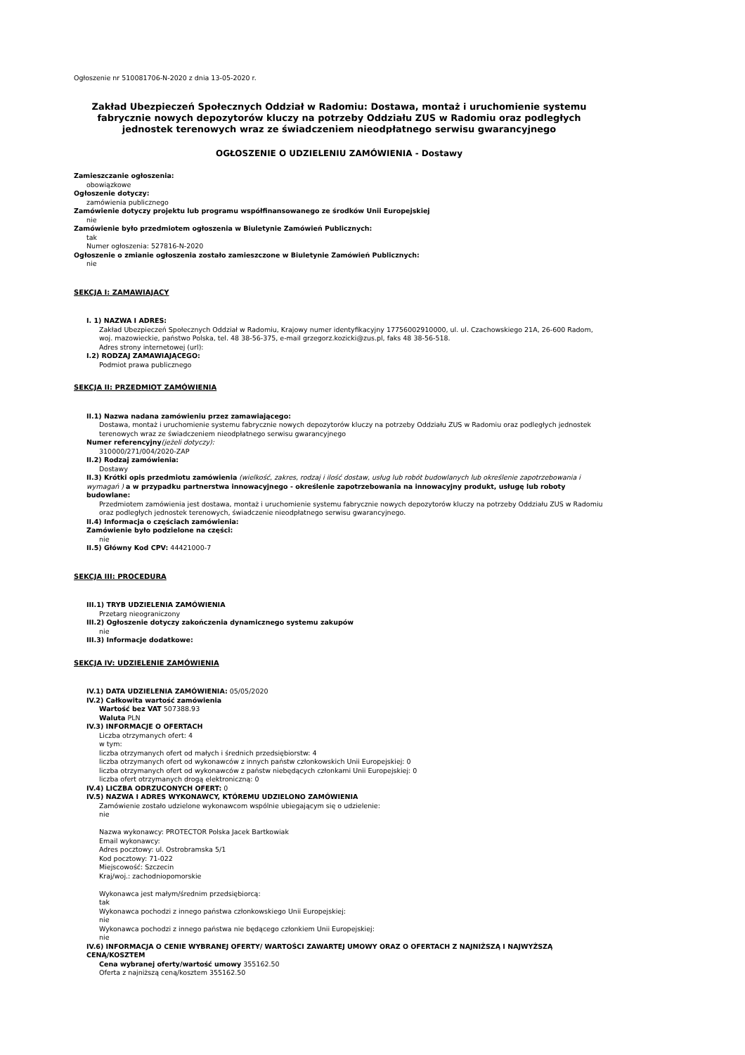Ogłoszenie nr 510081706-N-2020 z dnia 13-05-2020 r.
Zakład Ubezpieczeń Społecznych Oddział w Radomiu: Dostawa, montaż i uruchomienie systemu fabrycznie nowych depozytorów kluczy na potrzeby Oddziału ZUS w Radomiu oraz podległych jednostek terenowych wraz ze świadczeniem nieodpłatnego serwisu gwarancyjnego
OGŁOSZENIE O UDZIELENIU ZAMÓWIENIA - Dostawy
Zamieszczanie ogłoszenia:
obowiązkowe
Ogłoszenie dotyczy:
zamówienia publicznego
Zamówienie dotyczy projektu lub programu współfinansowanego ze środków Unii Europejskiej
nie
Zamówienie było przedmiotem ogłoszenia w Biuletynie Zamówień Publicznych:
tak
Numer ogłoszenia: 527816-N-2020
Ogłoszenie o zmianie ogłoszenia zostało zamieszczone w Biuletynie Zamówień Publicznych:
nie
SEKCJA I: ZAMAWIAJĄCY
I. 1) NAZWA I ADRES:
Zakład Ubezpieczeń Społecznych Oddział w Radomiu, Krajowy numer identyfikacyjny 17756002910000, ul. ul. Czachowskiego 21A, 26-600 Radom, woj. mazowieckie, państwo Polska, tel. 48 38-56-375, e-mail grzegorz.kozicki@zus.pl, faks 48 38-56-518.
Adres strony internetowej (url):
I.2) RODZAJ ZAMAWIAJĄCEGO:
Podmiot prawa publicznego
SEKCJA II: PRZEDMIOT ZAMÓWIENIA
II.1) Nazwa nadana zamówieniu przez zamawiającego:
Dostawa, montaż i uruchomienie systemu fabrycznie nowych depozytorów kluczy na potrzeby Oddziału ZUS w Radomiu oraz podległych jednostek terenowych wraz ze świadczeniem nieodpłatnego serwisu gwarancyjnego
Numer referencyjny(jeżeli dotyczy):
310000/271/004/2020-ZAP
II.2) Rodzaj zamówienia:
Dostawy
II.3) Krótki opis przedmiotu zamówienia (wielkość, zakres, rodzaj i ilość dostaw, usług lub robót budowlanych lub określenie zapotrzebowania i wymagań ) a w przypadku partnerstwa innowacyjnego - określenie zapotrzebowania na innowacyjny produkt, usługę lub roboty budowlane:
Przedmiotem zamówienia jest dostawa, montaż i uruchomienie systemu fabrycznie nowych depozytorów kluczy na potrzeby Oddziału ZUS w Radomiu oraz podległych jednostek terenowych, świadczenie nieodpłatnego serwisu gwarancyjnego.
II.4) Informacja o częściach zamówienia:
Zamówienie było podzielone na części:
nie
II.5) Główny Kod CPV: 44421000-7
SEKCJA III: PROCEDURA
III.1) TRYB UDZIELENIA ZAMÓWIENIA
Przetarg nieograniczony
III.2) Ogłoszenie dotyczy zakończenia dynamicznego systemu zakupów
nie
III.3) Informacje dodatkowe:
SEKCJA IV: UDZIELENIE ZAMÓWIENIA
IV.1) DATA UDZIELENIA ZAMÓWIENIA: 05/05/2020
IV.2) Całkowita wartość zamówienia
Wartość bez VAT 507388.93
Waluta PLN
IV.3) INFORMACJE O OFERTACH
Liczba otrzymanych ofert: 4
w tym:
liczba otrzymanych ofert od małych i średnich przedsiębiorstw: 4
liczba otrzymanych ofert od wykonawców z innych państw członkowskich Unii Europejskiej: 0
liczba otrzymanych ofert od wykonawców z państw niebędących członkami Unii Europejskiej: 0
liczba ofert otrzymanych drogą elektroniczną: 0
IV.4) LICZBA ODRZUCONYCH OFERT: 0
IV.5) NAZWA I ADRES WYKONAWCY, KTÓREMU UDZIELONO ZAMÓWIENIA
Zamówienie zostało udzielone wykonawcom wspólnie ubiegającym się o udzielenie:
nie
Nazwa wykonawcy: PROTECTOR Polska Jacek Bartkowiak
Email wykonawcy:
Adres pocztowy: ul. Ostrobramska 5/1
Kod pocztowy: 71-022
Miejscowość: Szczecin
Kraj/woj.: zachodniopomorskie
Wykonawca jest małym/średnim przedsiębiorcą:
tak
Wykonawca pochodzi z innego państwa członkowskiego Unii Europejskiej:
nie
Wykonawca pochodzi z innego państwa nie będącego członkiem Unii Europejskiej:
nie
IV.6) INFORMACJA O CENIE WYBRANEJ OFERTY/ WARTOŚCI ZAWARTEJ UMOWY ORAZ O OFERTACH Z NAJNIŻSZĄ I NAJWYŻSZĄ CENĄ/KOSZTEM
Cena wybranej oferty/wartość umowy 355162.50
Oferta z najniższą ceną/kosztem 355162.50